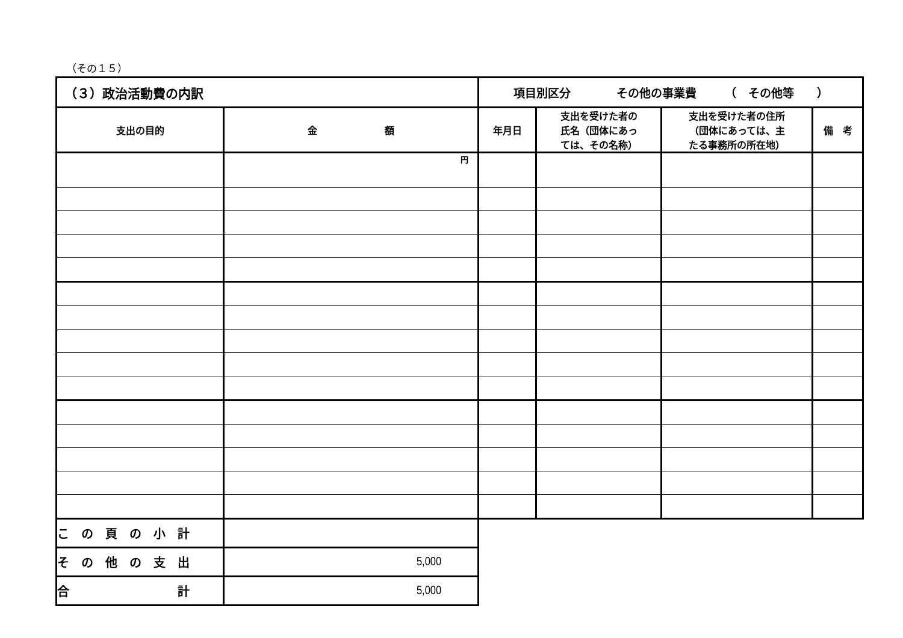（その１５）
| （３）政治活動費の内訳 | | 項目別区分 その他の事業費 （ その他等 ） | | | |
| 支出の目的 | 金 額 | 年月日 | 支出を受けた者の 氏名（団体にあっ ては、その名称） | 支出を受けた者の住所 （団体にあっては、主 たる事務所の所在地） | 備 考 |
| | 円 | | | | |
| こ の 頁 の 小 計 | | | | | |
| そ の 他 の 支 出 | 5,000 | | | | |
| 合 計 | 5,000 | | | | |